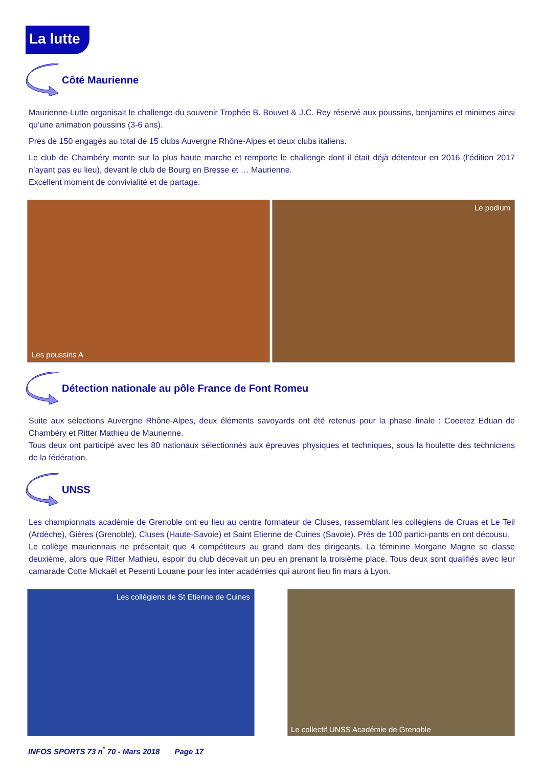La lutte
Côté Maurienne
Maurienne-Lutte organisait le challenge du souvenir Trophée B. Bouvet & J.C. Rey réservé aux poussins, benjamins et minimes ainsi qu’une animation poussins (3-6 ans).
Près de 150 engagés au total de 15 clubs Auvergne Rhône-Alpes et deux clubs italiens.
Le club de Chambéry monte sur la plus haute marche et remporte le challenge dont il était déjà détenteur en 2016 (l’édition 2017 n’ayant pas eu lieu), devant le club de Bourg en Bresse et … Maurienne.
Excellent moment de convivialité et de partage.
Les poussins A
Le podium
Détection nationale au pôle France de Font Romeu
Suite aux sélections Auvergne Rhône-Alpes, deux éléments savoyards ont été retenus pour la phase finale : Coeetez Eduan de Chambéry et Ritter Mathieu de Maurienne.
Tous deux ont participé avec les 80 nationaux sélectionnés aux épreuves physiques et techniques, sous la houlette des techniciens de la fédération.
UNSS
Les championnats académie de Grenoble ont eu lieu au centre formateur de Cluses, rassemblant les collégiens de Cruas et Le Teil (Ardèche), Gières (Grenoble), Cluses (Haute-Savoie) et Saint Etienne de Cuines (Savoie). Près de 100 partici-pants en ont décousu.
Le collège mauriennais ne présentait que 4 compétiteurs au grand dam des dirigeants. La féminine Morgane Magne se classe deuxième, alors que Ritter Mathieu, espoir du club décevait un peu en prenant la troisième place. Tous deux sont qualifiés avec leur camarade Cotte Mickaël et Pesenti Louane pour les inter académies qui auront lieu fin mars à Lyon.
Les collégiens de St Etienne de Cuines
Le collectif UNSS Académie de Grenoble
INFOS SPORTS 73 n<sup>°</sup> 70 - Mars 2018 Page 17